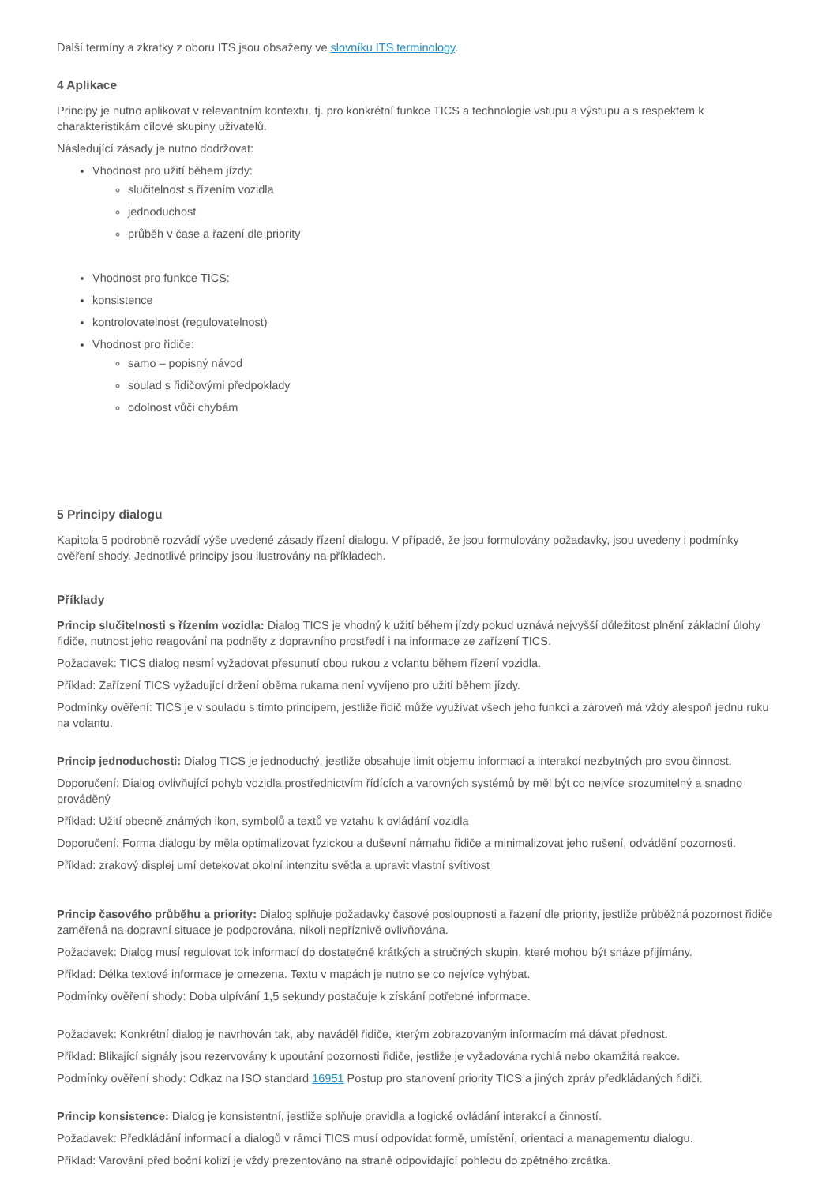Další termíny a zkratky z oboru ITS jsou obsaženy ve slovníku ITS terminology.
4 Aplikace
Principy je nutno aplikovat v relevantním kontextu, tj. pro konkrétní funkce TICS a technologie vstupu a výstupu a s respektem k charakteristikám cílové skupiny uživatelů.
Následující zásady je nutno dodržovat:
Vhodnost pro užití během jízdy:
slučitelnost s řízením vozidla
jednoduchost
průběh v čase a řazení dle priority
Vhodnost pro funkce TICS:
konsistence
kontrolovatelnost (regulovatelnost)
Vhodnost pro řidiče:
samo – popisný návod
soulad s řidičovými předpoklady
odolnost vůči chybám
5 Principy dialogu
Kapitola 5 podrobně rozvádí výše uvedené zásady řízení dialogu. V případě, že jsou formulovány požadavky, jsou uvedeny i podmínky ověření shody. Jednotlivé principy jsou ilustrovány na příkladech.
Příklady
Princip slučitelnosti s řízením vozidla: Dialog TICS je vhodný k užití během jízdy pokud uznává nejvyšší důležitost plnění základní úlohy řidiče, nutnost jeho reagování na podněty z dopravního prostředí i na informace ze zařízení TICS.
Požadavek: TICS dialog nesmí vyžadovat přesunutí obou rukou z volantu během řízení vozidla.
Příklad: Zařízení TICS vyžadující držení oběma rukama není vyvíjeno pro užití během jízdy.
Podmínky ověření: TICS je v souladu s tímto principem, jestliže řidič může využívat všech jeho funkcí a zároveň má vždy alespoň jednu ruku na volantu.
Princip jednoduchosti: Dialog TICS je jednoduchý, jestliže obsahuje limit objemu informací a interakcí nezbytných pro svou činnost.
Doporučení: Dialog ovlivňující pohyb vozidla prostřednictvím řídících a varovných systémů by měl být co nejvíce srozumitelný a snadno prováděný
Příklad: Užití obecně známých ikon, symbolů a textů ve vztahu k ovládání vozidla
Doporučení: Forma dialogu by měla optimalizovat fyzickou a duševní námahu řidiče a minimalizovat jeho rušení, odvádění pozornosti.
Příklad: zrakový displej umí detekovat okolní intenzitu světla a upravit vlastní svítivost
Princip časového průběhu a priority: Dialog splňuje požadavky časové posloupnosti a řazení dle priority, jestliže průběžná pozornost řidiče zaměřená na dopravní situace je podporována, nikoli nepříznivě ovlivňována.
Požadavek: Dialog musí regulovat tok informací do dostatečně krátkých a stručných skupin, které mohou být snáze přijímány.
Příklad: Délka textové informace je omezena. Textu v mapách je nutno se co nejvíce vyhýbat.
Podmínky ověření shody: Doba ulpívání 1,5 sekundy postačuje k získání potřebné informace.
Požadavek: Konkrétní dialog je navrhován tak, aby naváděl řidiče, kterým zobrazovaným informacím má dávat přednost.
Příklad: Blikající signály jsou rezervovány k upoutání pozornosti řidiče, jestliže je vyžadována rychlá nebo okamžitá reakce.
Podmínky ověření shody: Odkaz na ISO standard 16951 Postup pro stanovení priority TICS a jiných zpráv předkládaných řidiči.
Princip konsistence: Dialog je konsistentní, jestliže splňuje pravidla a logické ovládání interakcí a činností.
Požadavek: Předkládání informací a dialogů v rámci TICS musí odpovídat formě, umístění, orientaci a managementu dialogu.
Příklad: Varování před boční kolizí je vždy prezentováno na straně odpovídající pohledu do zpětného zrcátka.